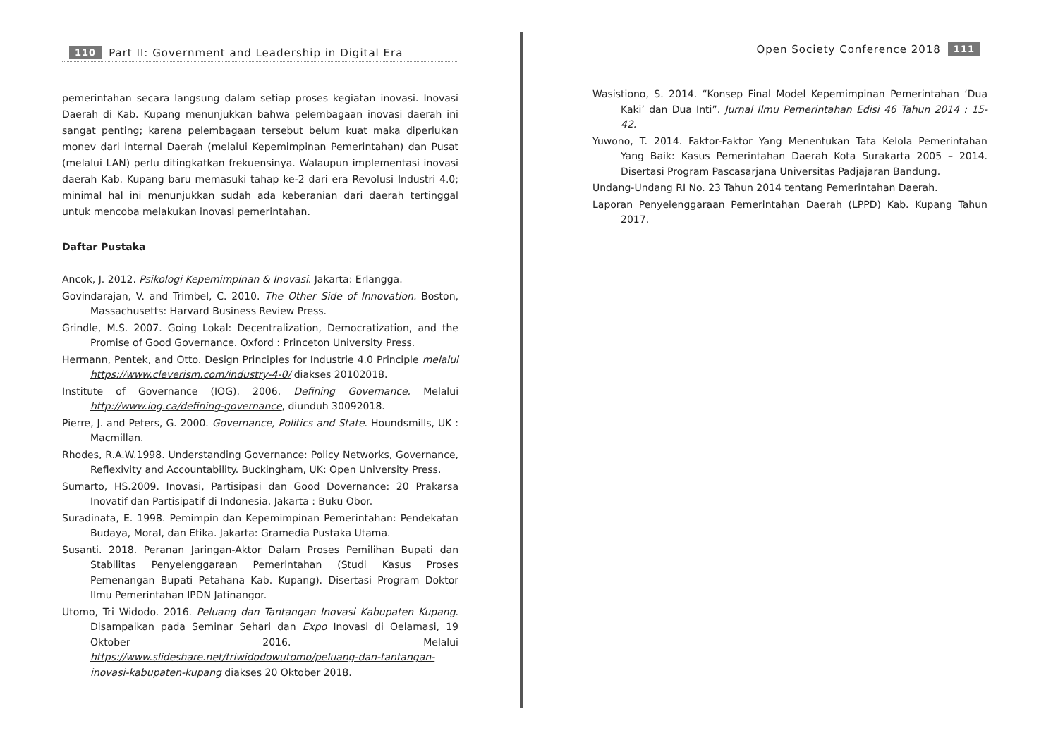110 Part II: Government and Leadership in Digital Era
pemerintahan secara langsung dalam setiap proses kegiatan inovasi. Inovasi Daerah di Kab. Kupang menunjukkan bahwa pelembagaan inovasi daerah ini sangat penting; karena pelembagaan tersebut belum kuat maka diperlukan monev dari internal Daerah (melalui Kepemimpinan Pemerintahan) dan Pusat (melalui LAN) perlu ditingkatkan frekuensinya. Walaupun implementasi inovasi daerah Kab. Kupang baru memasuki tahap ke-2 dari era Revolusi Industri 4.0; minimal hal ini menunjukkan sudah ada keberanian dari daerah tertinggal untuk mencoba melakukan inovasi pemerintahan.
Daftar Pustaka
Ancok, J. 2012. Psikologi Kepemimpinan & Inovasi. Jakarta: Erlangga.
Govindarajan, V. and Trimbel, C. 2010. The Other Side of Innovation. Boston, Massachusetts: Harvard Business Review Press.
Grindle, M.S. 2007. Going Lokal: Decentralization, Democratization, and the Promise of Good Governance. Oxford : Princeton University Press.
Hermann, Pentek, and Otto. Design Principles for Industrie 4.0 Principle melalui https://www.cleverism.com/industry-4-0/ diakses 20102018.
Institute of Governance (IOG). 2006. Defining Governance. Melalui http://www.iog.ca/defining-governance, diunduh 30092018.
Pierre, J. and Peters, G. 2000. Governance, Politics and State. Houndsmills, UK : Macmillan.
Rhodes, R.A.W.1998. Understanding Governance: Policy Networks, Governance, Reflexivity and Accountability. Buckingham, UK: Open University Press.
Sumarto, HS.2009. Inovasi, Partisipasi dan Good Dovernance: 20 Prakarsa Inovatif dan Partisipatif di Indonesia. Jakarta : Buku Obor.
Suradinata, E. 1998. Pemimpin dan Kepemimpinan Pemerintahan: Pendekatan Budaya, Moral, dan Etika. Jakarta: Gramedia Pustaka Utama.
Susanti. 2018. Peranan Jaringan-Aktor Dalam Proses Pemilihan Bupati dan Stabilitas Penyelenggaraan Pemerintahan (Studi Kasus Proses Pemenangan Bupati Petahana Kab. Kupang). Disertasi Program Doktor Ilmu Pemerintahan IPDN Jatinangor.
Utomo, Tri Widodo. 2016. Peluang dan Tantangan Inovasi Kabupaten Kupang. Disampaikan pada Seminar Sehari dan Expo Inovasi di Oelamasi, 19 Oktober 2016. Melalui https://www.slideshare.net/triwidodowutomo/peluang-dan-tantangan-inovasi-kabupaten-kupang diakses 20 Oktober 2018.
Open Society Conference 2018 111
Wasistiono, S. 2014. “Konsep Final Model Kepemimpinan Pemerintahan ‘Dua Kaki’ dan Dua Inti”. Jurnal Ilmu Pemerintahan Edisi 46 Tahun 2014 : 15-42.
Yuwono, T. 2014. Faktor-Faktor Yang Menentukan Tata Kelola Pemerintahan Yang Baik: Kasus Pemerintahan Daerah Kota Surakarta 2005 – 2014. Disertasi Program Pascasarjana Universitas Padjajaran Bandung.
Undang-Undang RI No. 23 Tahun 2014 tentang Pemerintahan Daerah.
Laporan Penyelenggaraan Pemerintahan Daerah (LPPD) Kab. Kupang Tahun 2017.